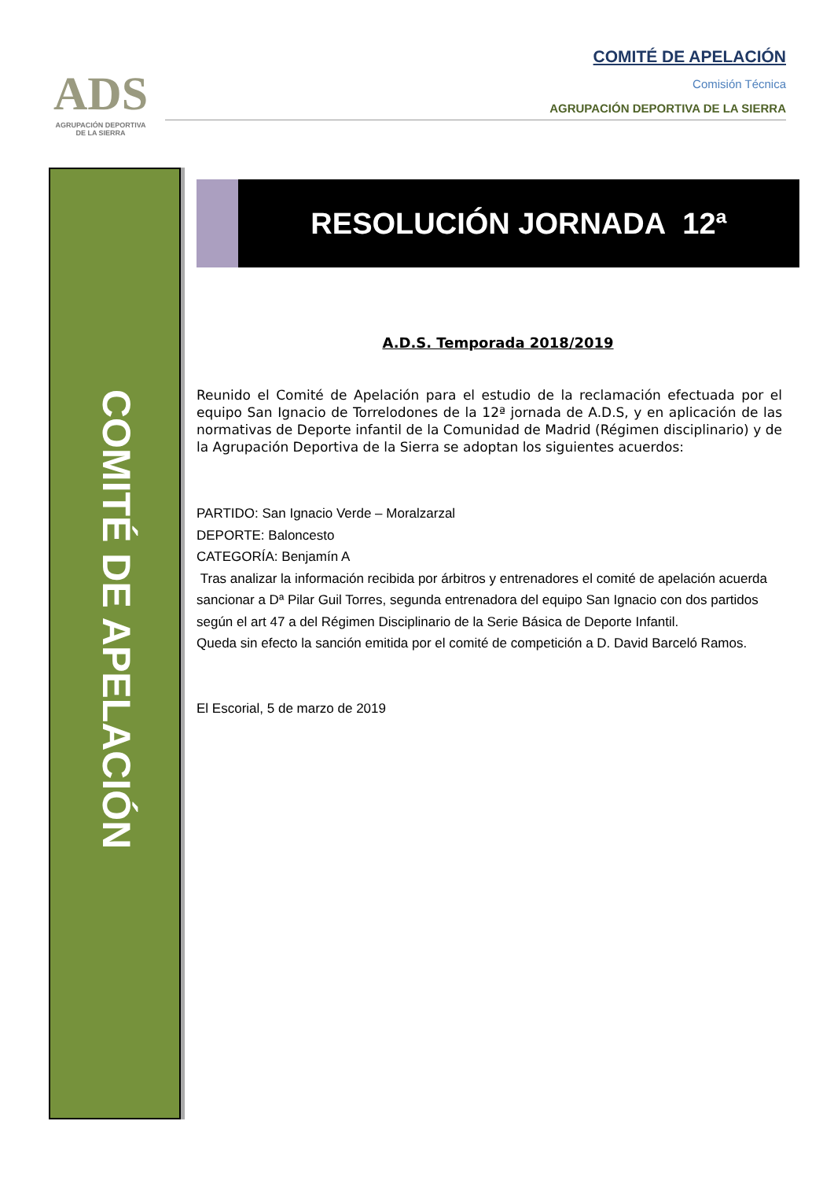ADS
AGRUPACIÓN DEPORTIVA
DE LA SIERRA
COMITÉ DE APELACIÓN
Comisión Técnica
AGRUPACIÓN DEPORTIVA DE LA SIERRA
COMITÉ DE APELACIÓN
RESOLUCIÓN JORNADA 12ª
A.D.S. Temporada 2018/2019
Reunido el Comité de Apelación para el estudio de la reclamación efectuada por el equipo San Ignacio de Torrelodones de la 12ª jornada de A.D.S, y en aplicación de las normativas de Deporte infantil de la Comunidad de Madrid (Régimen disciplinario) y de la Agrupación Deportiva de la Sierra se adoptan los siguientes acuerdos:
PARTIDO: San Ignacio Verde – Moralzarzal
DEPORTE: Baloncesto
CATEGORÍA: Benjamín A
Tras analizar la información recibida por árbitros y entrenadores el comité de apelación acuerda sancionar a Dª Pilar Guil Torres, segunda entrenadora del equipo San Ignacio con dos partidos según el art 47 a del Régimen Disciplinario de la Serie Básica de Deporte Infantil.
Queda sin efecto la sanción emitida por el comité de competición a D. David Barceló Ramos.
El Escorial, 5 de marzo de 2019